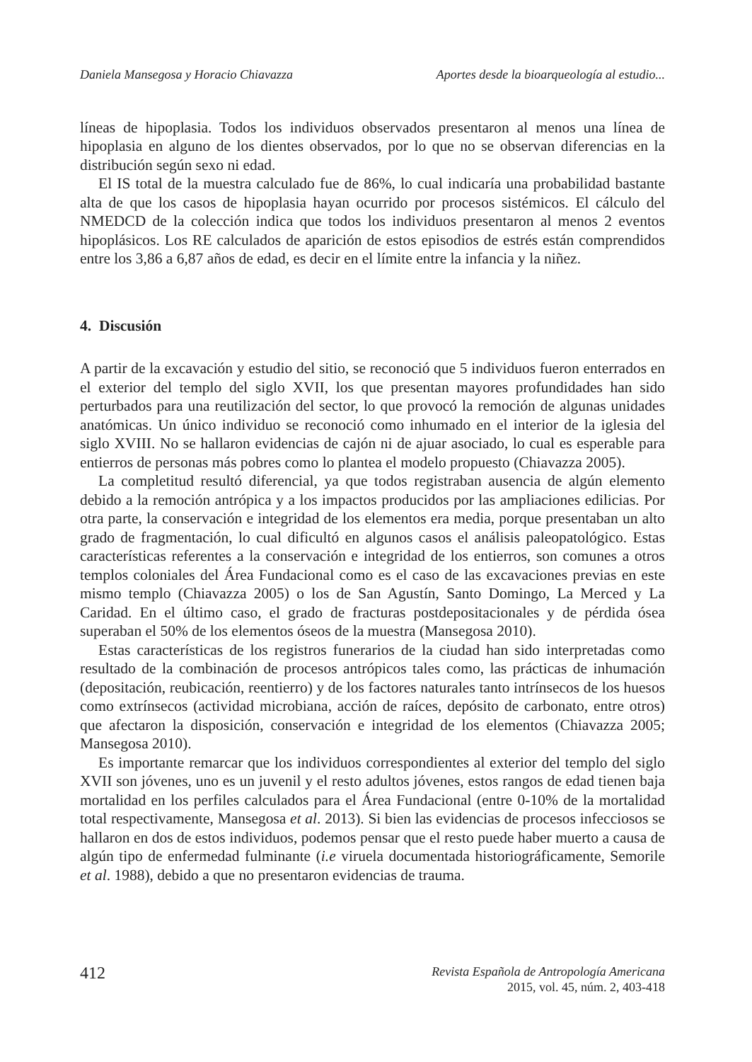Daniela Mansegosa y Horacio Chiavazza Aportes desde la bioarqueología al estudio...
líneas de hipoplasia. Todos los individuos observados presentaron al menos una línea de hipoplasia en alguno de los dientes observados, por lo que no se observan diferencias en la distribución según sexo ni edad.
El IS total de la muestra calculado fue de 86%, lo cual indicaría una probabilidad bastante alta de que los casos de hipoplasia hayan ocurrido por procesos sistémicos. El cálculo del NMEDCD de la colección indica que todos los individuos presentaron al menos 2 eventos hipoplásicos. Los RE calculados de aparición de estos episodios de estrés están comprendidos entre los 3,86 a 6,87 años de edad, es decir en el límite entre la infancia y la niñez.
4. Discusión
A partir de la excavación y estudio del sitio, se reconoció que 5 individuos fueron enterrados en el exterior del templo del siglo XVII, los que presentan mayores profundidades han sido perturbados para una reutilización del sector, lo que provocó la remoción de algunas unidades anatómicas. Un único individuo se reconoció como inhumado en el interior de la iglesia del siglo XVIII. No se hallaron evidencias de cajón ni de ajuar asociado, lo cual es esperable para entierros de personas más pobres como lo plantea el modelo propuesto (Chiavazza 2005).
La completitud resultó diferencial, ya que todos registraban ausencia de algún elemento debido a la remoción antrópica y a los impactos producidos por las ampliaciones edilicias. Por otra parte, la conservación e integridad de los elementos era media, porque presentaban un alto grado de fragmentación, lo cual dificultó en algunos casos el análisis paleopatológico. Estas características referentes a la conservación e integridad de los entierros, son comunes a otros templos coloniales del Área Fundacional como es el caso de las excavaciones previas en este mismo templo (Chiavazza 2005) o los de San Agustín, Santo Domingo, La Merced y La Caridad. En el último caso, el grado de fracturas postdepositacionales y de pérdida ósea superaban el 50% de los elementos óseos de la muestra (Mansegosa 2010).
Estas características de los registros funerarios de la ciudad han sido interpretadas como resultado de la combinación de procesos antrópicos tales como, las prácticas de inhumación (depositación, reubicación, reentierro) y de los factores naturales tanto intrínsecos de los huesos como extrínsecos (actividad microbiana, acción de raíces, depósito de carbonato, entre otros) que afectaron la disposición, conservación e integridad de los elementos (Chiavazza 2005; Mansegosa 2010).
Es importante remarcar que los individuos correspondientes al exterior del templo del siglo XVII son jóvenes, uno es un juvenil y el resto adultos jóvenes, estos rangos de edad tienen baja mortalidad en los perfiles calculados para el Área Fundacional (entre 0-10% de la mortalidad total respectivamente, Mansegosa et al. 2013). Si bien las evidencias de procesos infecciosos se hallaron en dos de estos individuos, podemos pensar que el resto puede haber muerto a causa de algún tipo de enfermedad fulminante (i.e viruela documentada historiográficamente, Semorile et al. 1988), debido a que no presentaron evidencias de trauma.
412 Revista Española de Antropología Americana
2015, vol. 45, núm. 2, 403-418